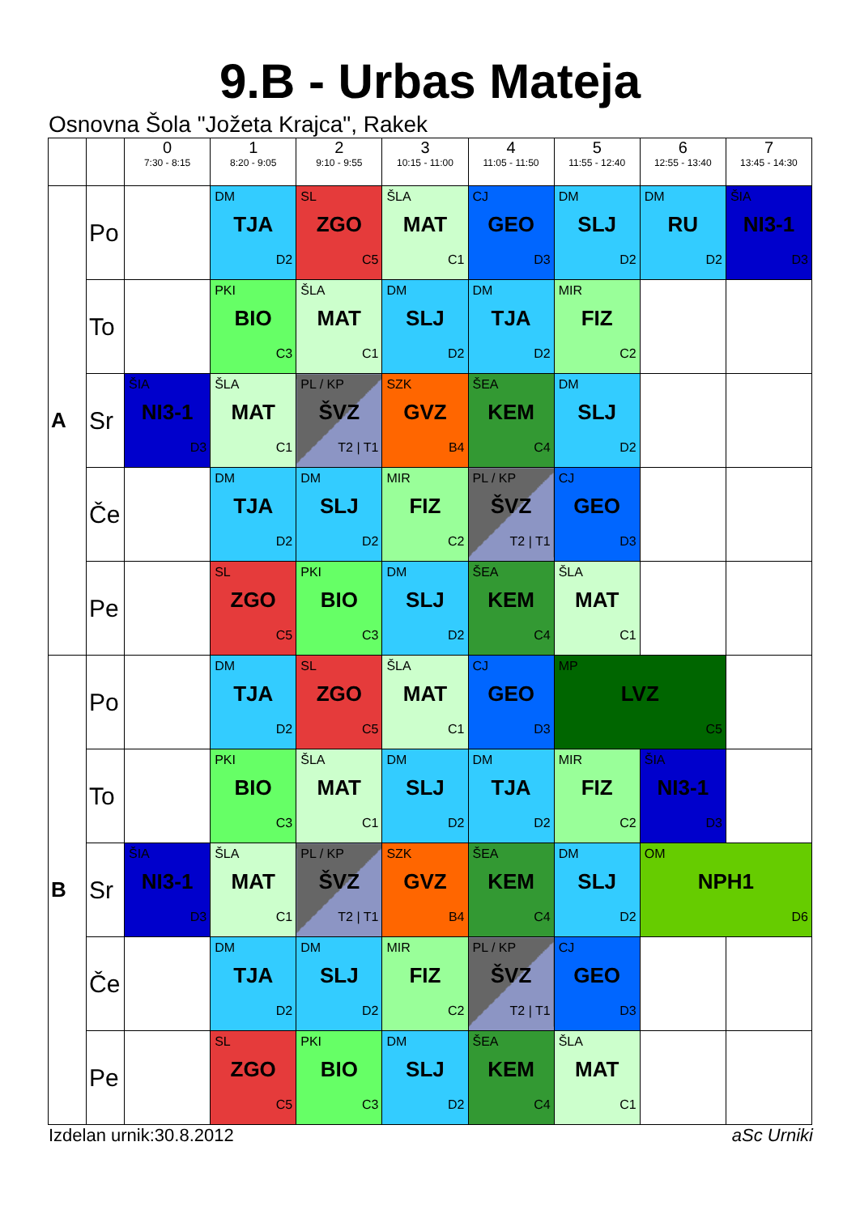9.B - Urbas Mateja
Osnovna Šola "Jožeta Krajca", Rakek
| | | 0 7:30 - 8:15 | 1 8:20 - 9:05 | 2 9:10 - 9:55 | 3 10:15 - 11:00 | 4 11:05 - 11:50 | 5 11:55 - 12:40 | 6 12:55 - 13:40 | 7 13:45 - 14:30 |
| --- | --- | --- | --- | --- | --- | --- | --- | --- | --- |
| A | Po | | DM TJA D2 | SL ZGO C5 | ŠLA MAT C1 | CJ GEO D3 | DM SLJ D2 | DM RU D2 | ŠIA NI3-1 D3 |
| | To | | PKI BIO C3 | ŠLA MAT C1 | DM SLJ D2 | DM TJA D2 | MIR FIZ C2 | | |
| | Sr | ŠIA NI3-1 D3 | ŠLA MAT C1 | PL / KP ŠVZ T2 / T1 | SZK GVZ B4 | ŠEA KEM C4 | DM SLJ D2 | | |
| | Če | | DM TJA D2 | DM SLJ D2 | MIR FIZ C2 | PL / KP ŠVZ T2 / T1 | CJ GEO D3 | | |
| | Pe | | SL ZGO C5 | PKI BIO C3 | DM SLJ D2 | ŠEA KEM C4 | ŠLA MAT C1 | | |
| B | Po | | DM TJA D2 | SL ZGO C5 | ŠLA MAT C1 | CJ GEO D3 | MP LVZ C5 | | |
| | To | | PKI BIO C3 | ŠLA MAT C1 | DM SLJ D2 | DM TJA D2 | MIR FIZ C2 | ŠIA NI3-1 D3 | |
| | Sr | ŠIA NI3-1 D3 | ŠLA MAT C1 | PL / KP ŠVZ T2 / T1 | SZK GVZ B4 | ŠEA KEM C4 | DM SLJ D2 | OM NPH1 D6 | |
| | Če | | DM TJA D2 | DM SLJ D2 | MIR FIZ C2 | PL / KP ŠVZ T2 / T1 | CJ GEO D3 | | |
| | Pe | | SL ZGO C5 | PKI BIO C3 | DM SLJ D2 | ŠEA KEM C4 | ŠLA MAT C1 | | |
Izdelan urnik:30.8.2012 aSc Urniki